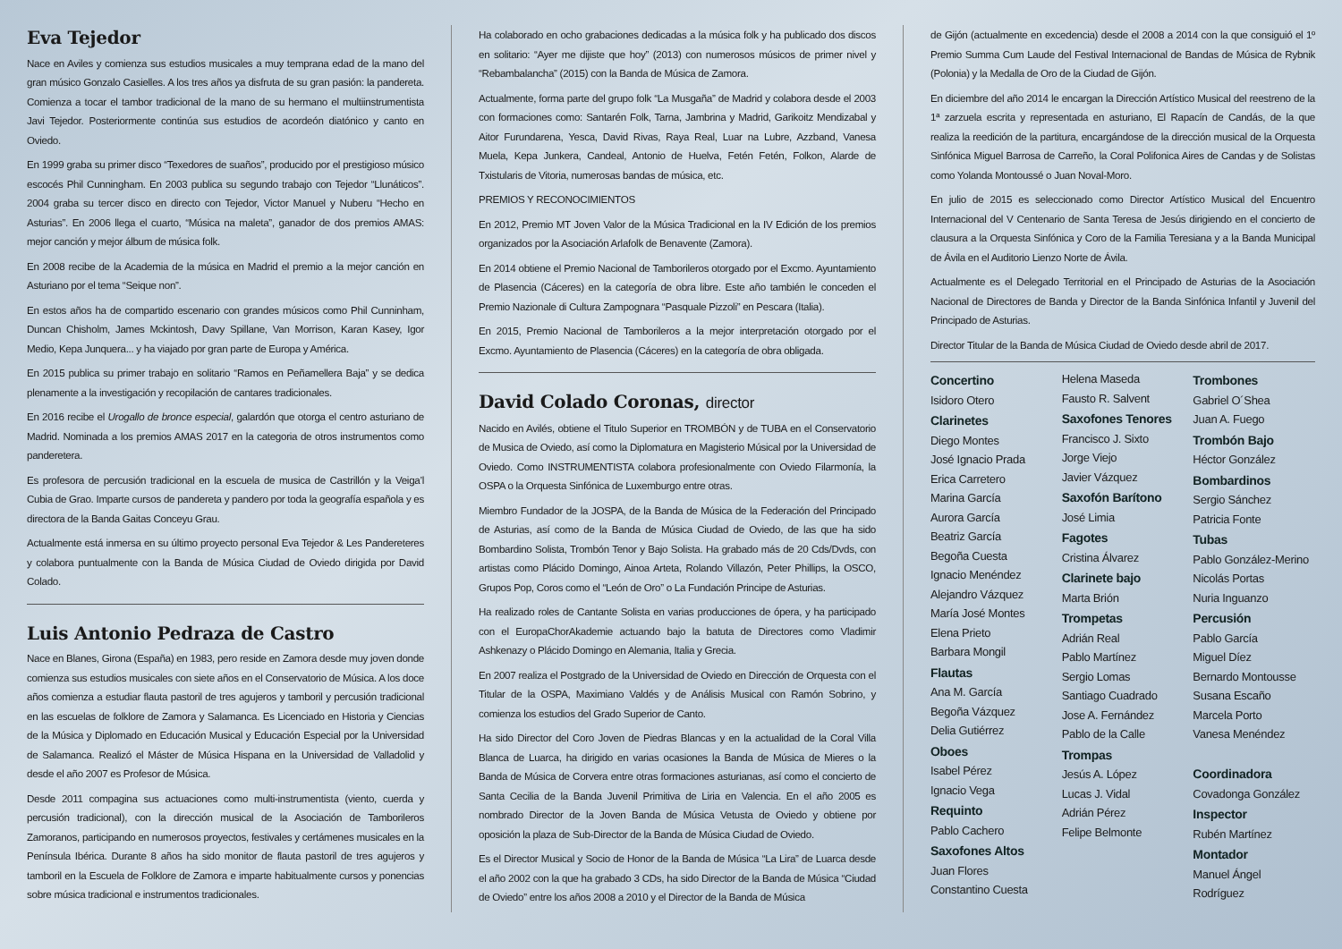Eva Tejedor
Nace en Aviles y comienza sus estudios musicales a muy temprana edad de la mano del gran músico Gonzalo Casielles. A los tres años ya disfruta de su gran pasión: la pandereta. Comienza a tocar el tambor tradicional de la mano de su hermano el multiinstrumentista Javi Tejedor. Posteriormente continúa sus estudios de acordeón diatónico y canto en Oviedo.
En 1999 graba su primer disco “Texedores de suaños”, producido por el prestigioso músico escocés Phil Cunningham. En 2003 publica su segundo trabajo con Tejedor “Llunáticos”. 2004 graba su tercer disco en directo con Tejedor, Victor Manuel y Nuberu “Hecho en Asturias”. En 2006 llega el cuarto, “Música na maleta”, ganador de dos premios AMAS: mejor canción y mejor álbum de música folk.
En 2008 recibe de la Academia de la música en Madrid el premio a la mejor canción en Asturiano por el tema “Seique non”.
En estos años ha de compartido escenario con grandes músicos como Phil Cunninham, Duncan Chisholm, James Mckintosh, Davy Spillane, Van Morrison, Karan Kasey, Igor Medio, Kepa Junquera... y ha viajado por gran parte de Europa y América.
En 2015 publica su primer trabajo en solitario “Ramos en Peñamellera Baja” y se dedica plenamente a la investigación y recopilación de cantares tradicionales.
En 2016 recibe el Urogallo de bronce especial, galardón que otorga el centro asturiano de Madrid. Nominada a los premios AMAS 2017 en la categoria de otros instrumentos como panderetera.
Es profesora de percusión tradicional en la escuela de musica de Castrillón y la Veiga’l Cubia de Grao. Imparte cursos de pandereta y pandero por toda la geografía española y es directora de la Banda Gaitas Conceyu Grau.
Actualmente está inmersa en su último proyecto personal Eva Tejedor & Les Pandereteres y colabora puntualmente con la Banda de Música Ciudad de Oviedo dirigida por David Colado.
Luis Antonio Pedraza de Castro
Nace en Blanes, Girona (España) en 1983, pero reside en Zamora desde muy joven donde comienza sus estudios musicales con siete años en el Conservatorio de Música. A los doce años comienza a estudiar flauta pastoril de tres agujeros y tamboril y percusión tradicional en las escuelas de folklore de Zamora y Salamanca. Es Licenciado en Historia y Ciencias de la Música y Diplomado en Educación Musical y Educación Especial por la Universidad de Salamanca. Realizó el Máster de Música Hispana en la Universidad de Valladolid y desde el año 2007 es Profesor de Música.
Desde 2011 compagina sus actuaciones como multi-instrumentista (viento, cuerda y percusión tradicional), con la dirección musical de la Asociación de Tamborileros Zamoranos, participando en numerosos proyectos, festivales y certámenes musicales en la Península Ibérica. Durante 8 años ha sido monitor de flauta pastoril de tres agujeros y tamboril en la Escuela de Folklore de Zamora e imparte habitualmente cursos y ponencias sobre música tradicional e instrumentos tradicionales.
Ha colaborado en ocho grabaciones dedicadas a la música folk y ha publicado dos discos en solitario: “Ayer me dijiste que hoy” (2013) con numerosos músicos de primer nivel y “Rebambalancha” (2015) con la Banda de Música de Zamora.
Actualmente, forma parte del grupo folk “La Musgaña” de Madrid y colabora desde el 2003 con formaciones como: Santarén Folk, Tarna, Jambrina y Madrid, Garikoitz Mendizabal y Aitor Furundarena, Yesca, David Rivas, Raya Real, Luar na Lubre, Azzband, Vanesa Muela, Kepa Junkera, Candeal, Antonio de Huelva, Fetén Fetén, Folkon, Alarde de Txistularis de Vitoria, numerosas bandas de música, etc.
PREMIOS Y RECONOCIMIENTOS
En 2012, Premio MT Joven Valor de la Música Tradicional en la IV Edición de los premios organizados por la Asociación Arlafolk de Benavente (Zamora).
En 2014 obtiene el Premio Nacional de Tamborileros otorgado por el Excmo. Ayuntamiento de Plasencia (Cáceres) en la categoría de obra libre. Este año también le conceden el Premio Nazionale di Cultura Zampognara “Pasquale Pizzoli” en Pescara (Italia).
En 2015, Premio Nacional de Tamborileros a la mejor interpretación otorgado por el Excmo. Ayuntamiento de Plasencia (Cáceres) en la categoría de obra obligada.
David Colado Coronas, director
Nacido en Avilés, obtiene el Titulo Superior en TROMBÓN y de TUBA en el Conservatorio de Musica de Oviedo, así como la Diplomatura en Magisterio Músical por la Universidad de Oviedo. Como INSTRUMENTISTA colabora profesionalmente con Oviedo Filarmonía, la OSPA o la Orquesta Sinfónica de Luxemburgo entre otras.
Miembro Fundador de la JOSPA, de la Banda de Música de la Federación del Principado de Asturias, así como de la Banda de Música Ciudad de Oviedo, de las que ha sido Bombardino Solista, Trombón Tenor y Bajo Solista. Ha grabado más de 20 Cds/Dvds, con artistas como Plácido Domingo, Ainoa Arteta, Rolando Villazón, Peter Phillips, la OSCO, Grupos Pop, Coros como el “León de Oro” o La Fundación Principe de Asturias.
Ha realizado roles de Cantante Solista en varias producciones de ópera, y ha participado con el EuropaChorAkademie actuando bajo la batuta de Directores como Vladimir Ashkenazy o Plácido Domingo en Alemania, Italia y Grecia.
En 2007 realiza el Postgrado de la Universidad de Oviedo en Dirección de Orquesta con el Titular de la OSPA, Maximiano Valdés y de Análisis Musical con Ramón Sobrino, y comienza los estudios del Grado Superior de Canto.
Ha sido Director del Coro Joven de Piedras Blancas y en la actualidad de la Coral Villa Blanca de Luarca, ha dirigido en varias ocasiones la Banda de Música de Mieres o la Banda de Música de Corvera entre otras formaciones asturianas, así como el concierto de Santa Cecilia de la Banda Juvenil Primitiva de Liria en Valencia. En el año 2005 es nombrado Director de la Joven Banda de Música Vetusta de Oviedo y obtiene por oposición la plaza de Sub-Director de la Banda de Música Ciudad de Oviedo.
Es el Director Musical y Socio de Honor de la Banda de Música “La Lira” de Luarca desde el año 2002 con la que ha grabado 3 CDs, ha sido Director de la Banda de Música “Ciudad de Oviedo” entre los años 2008 a 2010 y el Director de la Banda de Música
de Gijón (actualmente en excedencia) desde el 2008 a 2014 con la que consiguió el 1º Premio Summa Cum Laude del Festival Internacional de Bandas de Música de Rybnik (Polonia) y la Medalla de Oro de la Ciudad de Gijón.
En diciembre del año 2014 le encargan la Dirección Artístico Musical del reestreno de la 1ª zarzuela escrita y representada en asturiano, El Rapacín de Candás, de la que realiza la reedición de la partitura, encargándose de la dirección musical de la Orquesta Sinfónica Miguel Barrosa de Carreño, la Coral Polifonica Aires de Candas y de Solistas como Yolanda Montoussé o Juan Noval-Moro.
En julio de 2015 es seleccionado como Director Artístico Musical del Encuentro Internacional del V Centenario de Santa Teresa de Jesús dirigiendo en el concierto de clausura a la Orquesta Sinfónica y Coro de la Familia Teresiana y a la Banda Municipal de Ávila en el Auditorio Lienzo Norte de Ávila.
Actualmente es el Delegado Territorial en el Principado de Asturias de la Asociación Nacional de Directores de Banda y Director de la Banda Sinfónica Infantil y Juvenil del Principado de Asturias.
Director Titular de la Banda de Música Ciudad de Oviedo desde abril de 2017.
Concertino
Isidoro Otero
Clarinetes
Diego Montes
José Ignacio Prada
Erica Carretero
Marina García
Aurora García
Beatriz García
Begoña Cuesta
Ignacio Menéndez
Alejandro Vázquez
María José Montes
Elena Prieto
Barbara Mongil
Flautas
Ana M. García
Begoña Vázquez
Delia Gutiérrez
Oboes
Isabel Pérez
Ignacio Vega
Requinto
Pablo Cachero
Saxofones Altos
Juan Flores
Constantino Cuesta
Helena Maseda
Fausto R. Salvent
Saxofones Tenores
Francisco J. Sixto
Jorge Viejo
Javier Vázquez
Saxofón Barítono
José Limia
Fagotes
Cristina Álvarez
Clarinete bajo
Marta Brión
Trompetas
Adrián Real
Pablo Martínez
Sergio Lomas
Santiago Cuadrado
Jose A. Fernández
Pablo de la Calle
Trompas
Jesús A. López
Lucas J. Vidal
Adrián Pérez
Felipe Belmonte
Trombones
Gabriel O´Shea
Juan A. Fuego
Trombón Bajo
Héctor González
Bombardinos
Sergio Sánchez
Patricia Fonte
Tubas
Pablo González-Merino
Nicolás Portas
Nuria Inguanzo
Percusión
Pablo García
Miguel Díez
Bernardo Montousse
Susana Escaño
Marcela Porto
Vanesa Menéndez
Coordinadora
Covadonga González
Inspector
Rubén Martínez
Montador
Manuel Ángel
Rodríguez